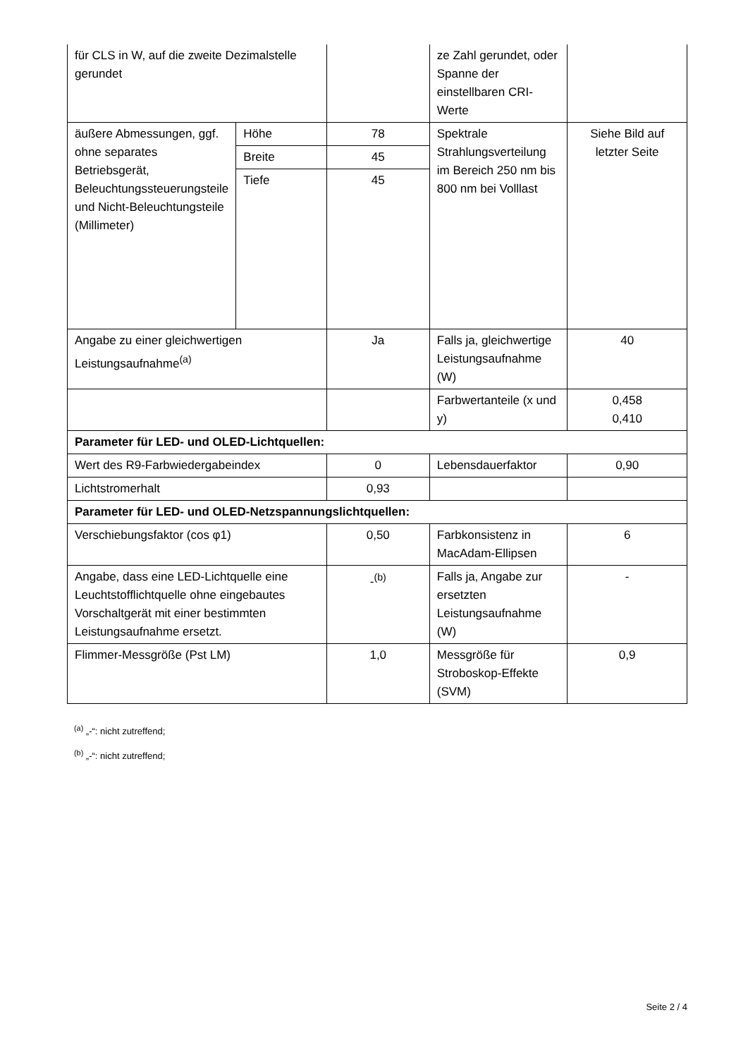| für CLS in W, auf die zweite Dezimalstelle gerundet | | | ze Zahl gerundet, oder Spanne der einstellbaren CRI-Werte | |
| äußere Abmessungen, ggf. ohne separates Betriebsgerät, Beleuchtungssteuerungsteile und Nicht-Beleuchtungsteile (Millimeter) | Höhe | 78 | Spektrale Strahlungsverteilung im Bereich 250 nm bis 800 nm bei Volllast | Siehe Bild auf letzter Seite |
| | Breite | 45 | | |
| | Tiefe | 45 | | |
| Angabe zu einer gleichwertigen Leistungsaufnahme<sup>(a)</sup> | | Ja | Falls ja, gleichwertige Leistungsaufnahme (W) | 40 |
| | | | Farbwertanteile (x und y) | 0,458 0,410 |
| Parameter für LED- und OLED-Lichtquellen: | | | | |
| Wert des R9-Farbwiedergabeindex | | 0 | Lebensdauerfaktor | 0,90 |
| Lichtstromerhalt | | 0,93 | | |
| Parameter für LED- und OLED-Netzspannungslichtquellen: | | | | |
| Verschiebungsfaktor (cos φ1) | | 0,50 | Farbkonsistenz in MacAdam-Ellipsen | 6 |
| Angabe, dass eine LED-Lichtquelle eine Leuchtstofflichtquelle ohne eingebautes Vorschaltgerät mit einer bestimmten Leistungsaufnahme ersetzt. | | -<sup>(b)</sup> | Falls ja, Angabe zur ersetzten Leistungsaufnahme (W) | - |
| Flimmer-Messgröße (Pst LM) | | 1,0 | Messgröße für Stroboskop-Effekte (SVM) | 0,9 |
<sup>(a)</sup> „-“: nicht zutreffend;
<sup>(b)</sup> „-“: nicht zutreffend;
Seite 2 / 4